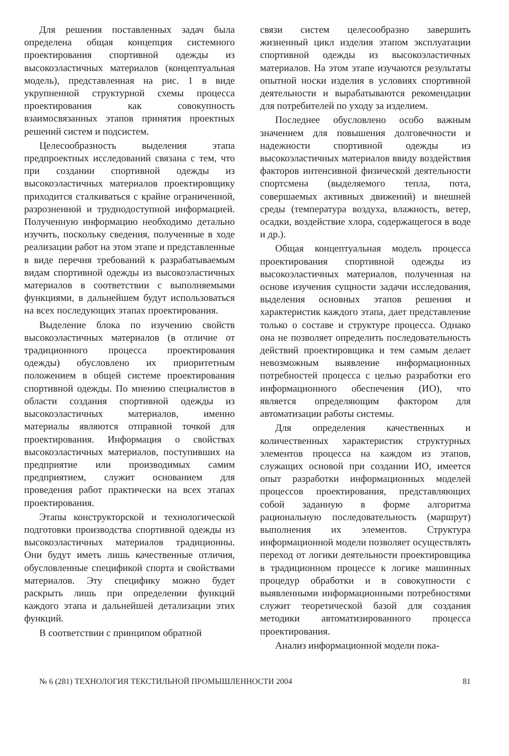Для решения поставленных задач была определена общая концепция системного проектирования спортивной одежды из высокоэластичных материалов (концептуальная модель), представленная на рис. 1 в виде укрупненной структурной схемы процесса проектирования как совокупность взаимосвязанных этапов принятия проектных решений систем и подсистем.
Целесообразность выделения этапа предпроектных исследований связана с тем, что при создании спортивной одежды из высокоэластичных материалов проектировщику приходится сталкиваться с крайне ограниченной, разрозненной и труднодоступной информацией. Полученную информацию необходимо детально изучить, поскольку сведения, полученные в ходе реализации работ на этом этапе и представленные в виде перечня требований к разрабатываемым видам спортивной одежды из высокоэластичных материалов в соответствии с выполняемыми функциями, в дальнейшем будут использоваться на всех последующих этапах проектирования.
Выделение блока по изучению свойств высокоэластичных материалов (в отличие от традиционного процесса проектирования одежды) обусловлено их приоритетным положением в общей системе проектирования спортивной одежды. По мнению специалистов в области создания спортивной одежды из высокоэластичных материалов, именно материалы являются отправной точкой для проектирования. Информация о свойствах высокоэластичных материалов, поступивших на предприятие или производимых самим предприятием, служит основанием для проведения работ практически на всех этапах проектирования.
Этапы конструкторской и технологической подготовки производства спортивной одежды из высокоэластичных материалов традиционны. Они будут иметь лишь качественные отличия, обусловленные спецификой спорта и свойствами материалов. Эту специфику можно будет раскрыть лишь при определении функций каждого этапа и дальнейшей детализации этих функций.
В соответствии с принципом обратной
связи систем целесообразно завершить жизненный цикл изделия этапом эксплуатации спортивной одежды из высокоэластичных материалов. На этом этапе изучаются результаты опытной носки изделия в условиях спортивной деятельности и вырабатываются рекомендации для потребителей по уходу за изделием.
Последнее обусловлено особо важным значением для повышения долговечности и надежности спортивной одежды из высокоэластичных материалов ввиду воздействия факторов интенсивной физической деятельности спортсмена (выделяемого тепла, пота, совершаемых активных движений) и внешней среды (температура воздуха, влажность, ветер, осадки, воздействие хлора, содержащегося в воде и др.).
Общая концептуальная модель процесса проектирования спортивной одежды из высокоэластичных материалов, полученная на основе изучения сущности задачи исследования, выделения основных этапов решения и характеристик каждого этапа, дает представление только о составе и структуре процесса. Однако она не позволяет определить последовательность действий проектировщика и тем самым делает невозможным выявление информационных потребностей процесса с целью разработки его информационного обеспечения (ИО), что является определяющим фактором для автоматизации работы системы.
Для определения качественных и количественных характеристик структурных элементов процесса на каждом из этапов, служащих основой при создании ИО, имеется опыт разработки информационных моделей процессов проектирования, представляющих собой заданную в форме алгоритма рациональную последовательность (маршрут) выполнения их элементов. Структура информационной модели позволяет осуществлять переход от логики деятельности проектировщика в традиционном процессе к логике машинных процедур обработки и в совокупности с выявленными информационными потребностями служит теоретической базой для создания методики автоматизированного процесса проектирования.
Анализ информационной модели пока-
№ 6 (281) ТЕХНОЛОГИЯ ТЕКСТИЛЬНОЙ ПРОМЫШЛЕННОСТИ 2004 81